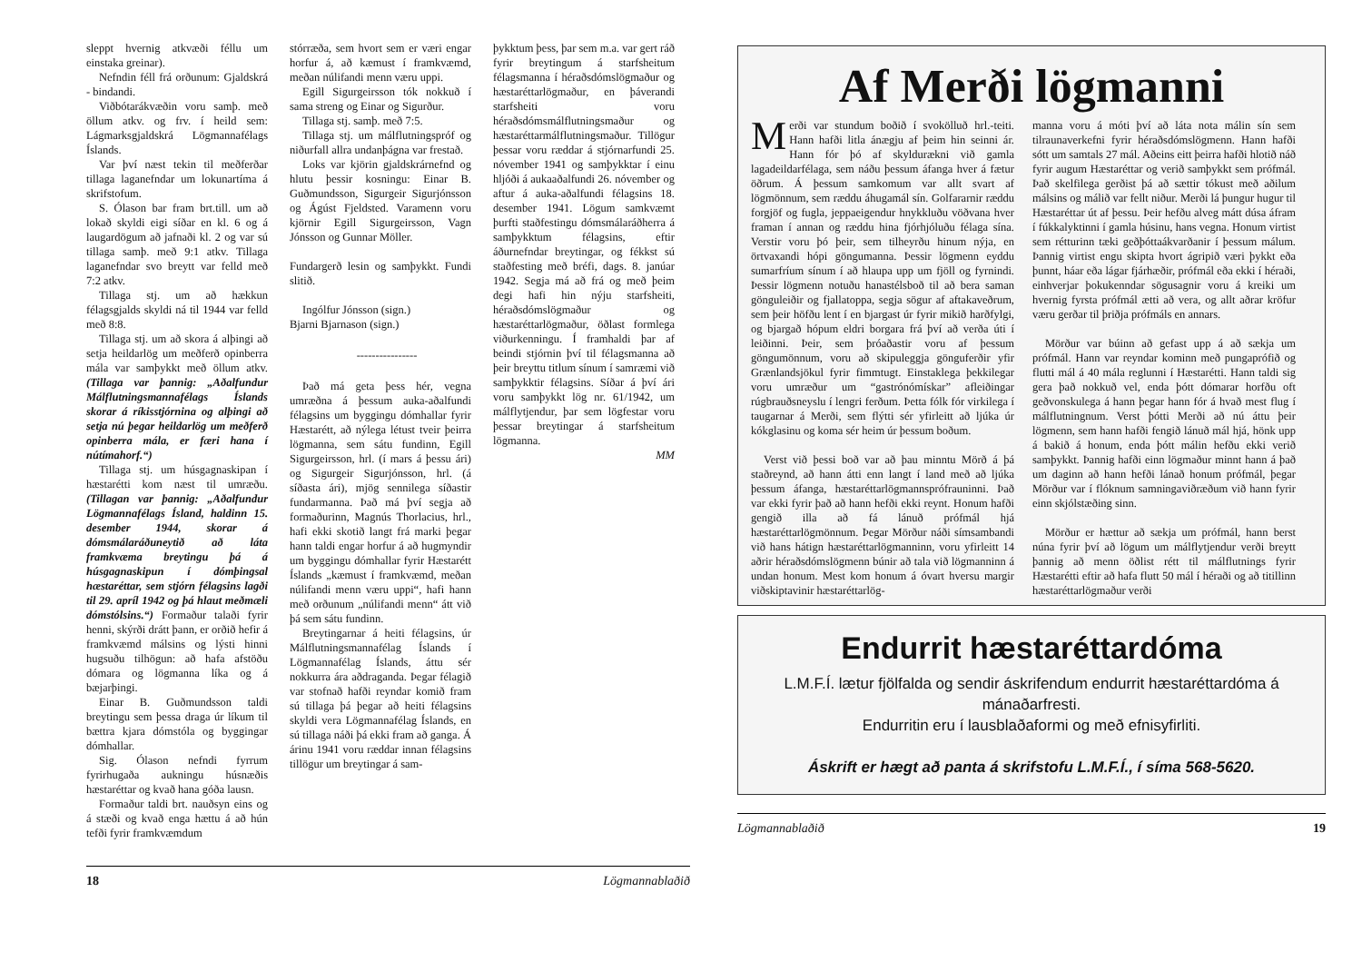sleppt hvernig atkvæði féllu um einstaka greinar).
Nefndin féll frá orðunum: Gjaldskrá - bindandi.
Viðbótarákvæðin voru samþ. með öllum atkv. og frv. í heild sem: Lágmarksgjaldskrá Lögmannafélags Íslands.
Var því næst tekin til meðferðar tillaga laganefndar um lokunartíma á skrifstofum.
S. Ólason bar fram brt.till. um að lokað skyldi eigi síðar en kl. 6 og á laugardögum að jafnaði kl. 2 og var sú tillaga samþ. með 9:1 atkv. Tillaga laganefndar svo breytt var felld með 7:2 atkv.
Tillaga stj. um að hækkun félagsgjalds skyldi ná til 1944 var felld með 8:8.
Tillaga stj. um að skora á alþingi að setja heildarlög um meðferð opinberra mála var samþykkt með öllum atkv. (Tillaga var þannig: „Aðalfundur Málflutningsmannafélags Íslands skorar á ríkisstjórnina og alþingi að setja nú þegar heildarlög um meðferð opinberra mála, er færi hana í nútímahorf.“)
Tillaga stj. um húsgagnaskipan í hæstarétti kom næst til umræðu. (Tillagan var þannig: „Aðalfundur Lögmannafélags Ísland, haldinn 15. desember 1944, skorar á dómsmálaráðuneytið að láta framkvæma breytingu þá á húsgagnaskipun í dómþingsal hæstaréttar, sem stjórn félagsins lagði til 29. apríl 1942 og þá hlaut meðmæli dómstólsins.“) Formaður talaði fyrir henni, skýrði drátt þann, er orðið hefir á framkvæmd málsins og lýsti hinni hugsuðu tilhögun: að hafa afstöðu dómara og lögmanna líka og á bæjarþingi.
Einar B. Guðmundsson taldi breytingu sem þessa draga úr líkum til bættra kjara dómstóla og byggingar dómhallar.
Sig. Ólason nefndi fyrrum fyrirhugaða aukningu húsnæðis hæstaréttar og kvað hana góða lausn.
Formaður taldi brt. nauðsyn eins og á stæði og kvað enga hættu á að hún tefði fyrir framkvæmdum
stórræða, sem hvort sem er væri engar horfur á, að kæmust í framkvæmd, meðan núlifandi menn væru uppi.
Egill Sigurgeirsson tók nokkuð í sama streng og Einar og Sigurður.
Tillaga stj. samþ. með 7:5.
Tillaga stj. um málflutningspróf og niðurfall allra undanþágna var frestað.
Loks var kjörin gjaldskrárnefnd og hlutu þessir kosningu: Einar B. Guðmundsson, Sigurgeir Sigurjónsson og Ágúst Fjeldsted. Varamenn voru kjörnir Egill Sigurgeirsson, Vagn Jónsson og Gunnar Möller.
Fundargerð lesin og samþykkt. Fundi slitið.
Ingólfur Jónsson (sign.)
Bjarni Bjarnason (sign.)
----------------
Það má geta þess hér, vegna umræðna á þessum auka-aðalfundi félagsins um byggingu dómhallar fyrir Hæstarétt, að nýlega létust tveir þeirra lögmanna, sem sátu fundinn, Egill Sigurgeirsson, hrl. (í mars á þessu ári) og Sigurgeir Sigurjónsson, hrl. (á síðasta ári), mjög sennilega síðastir fundarmanna. Það má því segja að formaðurinn, Magnús Thorlacius, hrl., hafi ekki skotið langt frá marki þegar hann taldi engar horfur á að hugmyndir um byggingu dómhallar fyrir Hæstarétt Íslands „kæmust í framkvæmd, meðan núlifandi menn væru uppi“, hafi hann með orðunum „núlifandi menn“ átt við þá sem sátu fundinn.
Breytingarnar á heiti félagsins, úr Málflutningsmannafélag Íslands í Lögmannafélag Íslands, áttu sér nokkurra ára aðdraganda. Þegar félagið var stofnað hafði reyndar komið fram sú tillaga þá þegar að heiti félagsins skyldi vera Lögmannafélag Íslands, en sú tillaga náði þá ekki fram að ganga. Á árinu 1941 voru ræddar innan félagsins tillögur um breytingar á sam-
þykktum þess, þar sem m.a. var gert ráð fyrir breytingum á starfsheitum félagsmanna í héraðsdómslögmaður og hæstaréttarlögmaður, en þáverandi starfsheiti voru héraðsdómsmálflutningsmaður og hæstaréttarmálflutningsmaður. Tillögur þessar voru ræddar á stjórnarfundi 25. nóvember 1941 og samþykktar í einu hljóði á aukaaðalfundi 26. nóvember og aftur á auka-aðalfundi félagsins 18. desember 1941. Lögum samkvæmt þurfti staðfestingu dómsmálaráðherra á samþykktum félagsins, eftir áðurnefndar breytingar, og fékkst sú staðfesting með bréfi, dags. 8. janúar 1942. Segja má að frá og með þeim degi hafi hin nýju starfsheiti, héraðsdómslögmaður og hæstaréttarlögmaður, öðlast formlega viðurkenningu. Í framhaldi þar af beindi stjórnin því til félagsmanna að þeir breyttu titlum sínum í samræmi við samþykktir félagsins. Síðar á því ári voru samþykkt lög nr. 61/1942, um málflytjendur, þar sem lögfestar voru þessar breytingar á starfsheitum lögmanna.
MM
18 Lögmannablaðið
Af Merði lögmanni
Merði var stundum boðið í svokölluð hrl.-teiti. Hann hafði litla ánægju af þeim hin seinni ár. Hann fór þó af skyldurækni við gamla lagadeildarfélaga, sem náðu þessum áfanga hver á fætur öðrum. Á þessum samkomum var allt svart af lögmönnum, sem ræddu áhugamál sín. Golfararnir ræddu forgjöf og fugla, jeppaeigendur hnykkluðu vöðvana hver framan í annan og ræddu hina fjórhjóluðu félaga sína. Verstir voru þó þeir, sem tilheyrðu hinum nýja, en örtvaxandi hópi göngumanna. Þessir lögmenn eyddu sumarfríum sínum í að hlaupa upp um fjöll og fyrnindi. Þessir lögmenn notuðu hanastélsboð til að bera saman gönguleiðir og fjallatoppa, segja sögur af aftakaveðrum, sem þeir höfðu lent í en bjargast úr fyrir mikið harðfylgi, og bjargað hópum eldri borgara frá því að verða úti í leiðinni. Þeir, sem þróaðastir voru af þessum göngumönnum, voru að skipuleggja gönguferðir yfir Grænlandsjökul fyrir fimmtugt. Einstaklega þekkilegar voru umræður um “gastrónómískar” afleiðingar rúgbrauðsneyslu í lengri ferðum. Þetta fólk fór virkilega í taugarnar á Merði, sem flýtti sér yfirleitt að ljúka úr kókglasinu og koma sér heim úr þessum boðum.
Verst við þessi boð var að þau minntu Mörð á þá staðreynd, að hann átti enn langt í land með að ljúka þessum áfanga, hæstaréttarlögmannsprófrauninni. Það var ekki fyrir það að hann hefði ekki reynt. Honum hafði gengið illa að fá lánuð prófmál hjá hæstaréttarlögmönnum. Þegar Mörður náði símsambandi við hans hátign hæstaréttarlögmanninn, voru yfirleitt 14 aðrir héraðsdómslögmenn búnir að tala við lögmanninn á undan honum. Mest kom honum á óvart hversu margir viðskiptavinir hæstaréttarlög-
manna voru á móti því að láta nota málin sín sem tilraunaverkefni fyrir héraðsdómslögmenn. Hann hafði sótt um samtals 27 mál. Aðeins eitt þeirra hafði hlotið náð fyrir augum Hæstaréttar og verið samþykkt sem prófmál. Það skelfilega gerðist þá að sættir tókust með aðilum málsins og málið var fellt niður. Merði lá þungur hugur til Hæstaréttar út af þessu. Þeir hefðu alveg mátt dúsa áfram í fúkkalyktinni í gamla húsinu, hans vegna. Honum virtist sem rétturinn tæki geðþóttaákvarðanir í þessum málum. Þannig virtist engu skipta hvort ágripið væri þykkt eða þunnt, háar eða lágar fjárhæðir, prófmál eða ekki í héraði, einhverjar þokukenndar sögusagnir voru á kreiki um hvernig fyrsta prófmál ætti að vera, og allt aðrar kröfur væru gerðar til þriðja prófmáls en annars.
Mörður var búinn að gefast upp á að sækja um prófmál. Hann var reyndar kominn með pungaprófið og flutti mál á 40 mála reglunni í Hæstarétti. Hann taldi sig gera það nokkuð vel, enda þótt dómarar horfðu oft geðvonskulega á hann þegar hann fór á hvað mest flug í málflutningnum. Verst þótti Merði að nú áttu þeir lögmenn, sem hann hafði fengið lánuð mál hjá, hönk upp á bakið á honum, enda þótt málin hefðu ekki verið samþykkt. Þannig hafði einn lögmaður minnt hann á það um daginn að hann hefði lánað honum prófmál, þegar Mörður var í flóknum samningaviðræðum við hann fyrir einn skjólstæðing sinn.
Mörður er hættur að sækja um prófmál, hann berst núna fyrir því að lögum um málflytjendur verði breytt þannig að menn öðlist rétt til málflutnings fyrir Hæstarétti eftir að hafa flutt 50 mál í héraði og að titillinn hæstaréttarlögmaður verði
Endurrit hæstaréttardóma
L.M.F.Í. lætur fjölfalda og sendir áskrifendum endurrit hæstaréttardóma á mánaðarfresti.
Endurritin eru í lausblaðaformi og með efnisyfirliti.
Áskrift er hægt að panta á skrifstofu L.M.F.Í., í síma 568-5620.
Lögmannablaðið 19